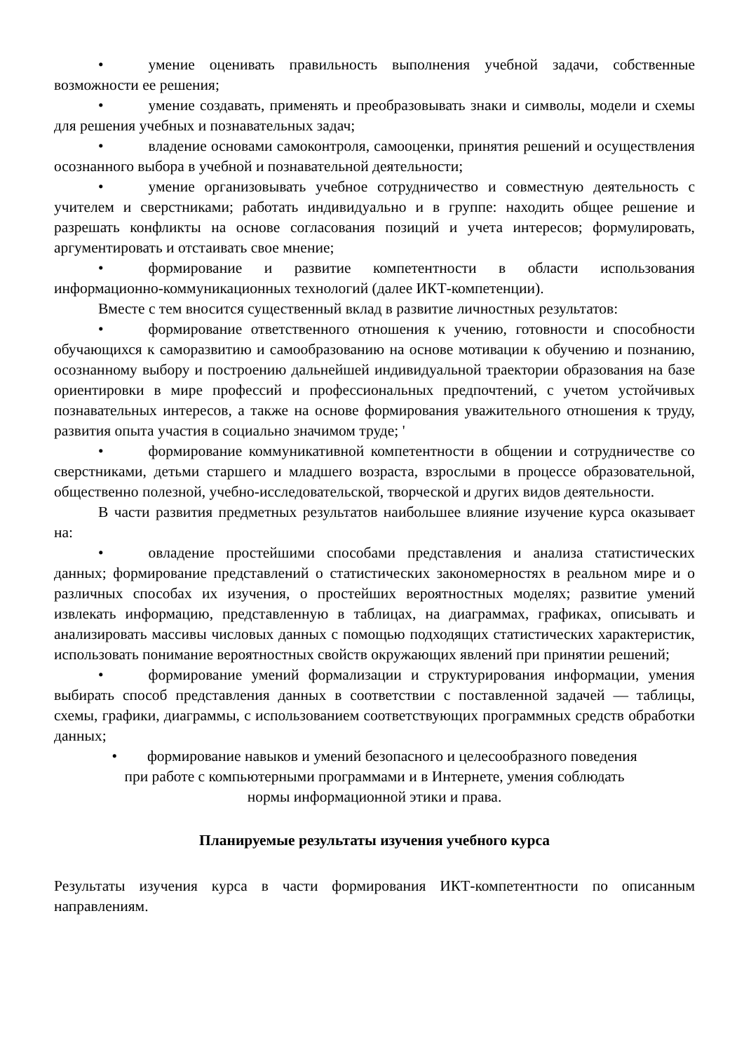• умение оценивать правильность выполнения учебной задачи, собственные возможности ее решения;
• умение создавать, применять и преобразовывать знаки и символы, модели и схемы для решения учебных и познавательных задач;
• владение основами самоконтроля, самооценки, принятия решений и осуществления осознанного выбора в учебной и познавательной деятельности;
• умение организовывать учебное сотрудничество и совместную деятельность с учителем и сверстниками; работать индивидуально и в группе: находить общее решение и разрешать конфликты на основе согласования позиций и учета интересов; формулировать, аргументировать и отстаивать свое мнение;
• формирование и развитие компетентности в области использования информационно-коммуникационных технологий (далее ИКТ-компетенции).
Вместе с тем вносится существенный вклад в развитие личностных результатов:
• формирование ответственного отношения к учению, готовности и способности обучающихся к саморазвитию и самообразованию на основе мотивации к обучению и познанию, осознанному выбору и построению дальнейшей индивидуальной траектории образования на базе ориентировки в мире профессий и профессиональных предпочтений, с учетом устойчивых познавательных интересов, а также на основе формирования уважительного отношения к труду, развития опыта участия в социально значимом труде; '
• формирование коммуникативной компетентности в общении и сотрудничестве со сверстниками, детьми старшего и младшего возраста, взрослыми в процессе образовательной, общественно полезной, учебно-исследовательской, творческой и других видов деятельности.
В части развития предметных результатов наибольшее влияние изучение курса оказывает на:
• овладение простейшими способами представления и анализа статистических данных; формирование представлений о статистических закономерностях в реальном мире и о различных способах их изучения, о простейших вероятностных моделях; развитие умений извлекать информацию, представленную в таблицах, на диаграммах, графиках, описывать и анализировать массивы числовых данных с помощью подходящих статистических характеристик, использовать понимание вероятностных свойств окружающих явлений при принятии решений;
• формирование умений формализации и структурирования информации, умения выбирать способ представления данных в соответствии с поставленной задачей — таблицы, схемы, графики, диаграммы, с использованием соответствующих программных средств обработки данных;
• формирование навыков и умений безопасного и целесообразного поведения
при работе с компьютерными программами и в Интернете, умения соблюдать
нормы информационной этики и права.
Планируемые результаты изучения учебного курса
Результаты изучения курса в части формирования ИКТ-компетентности по описанным направлениям.